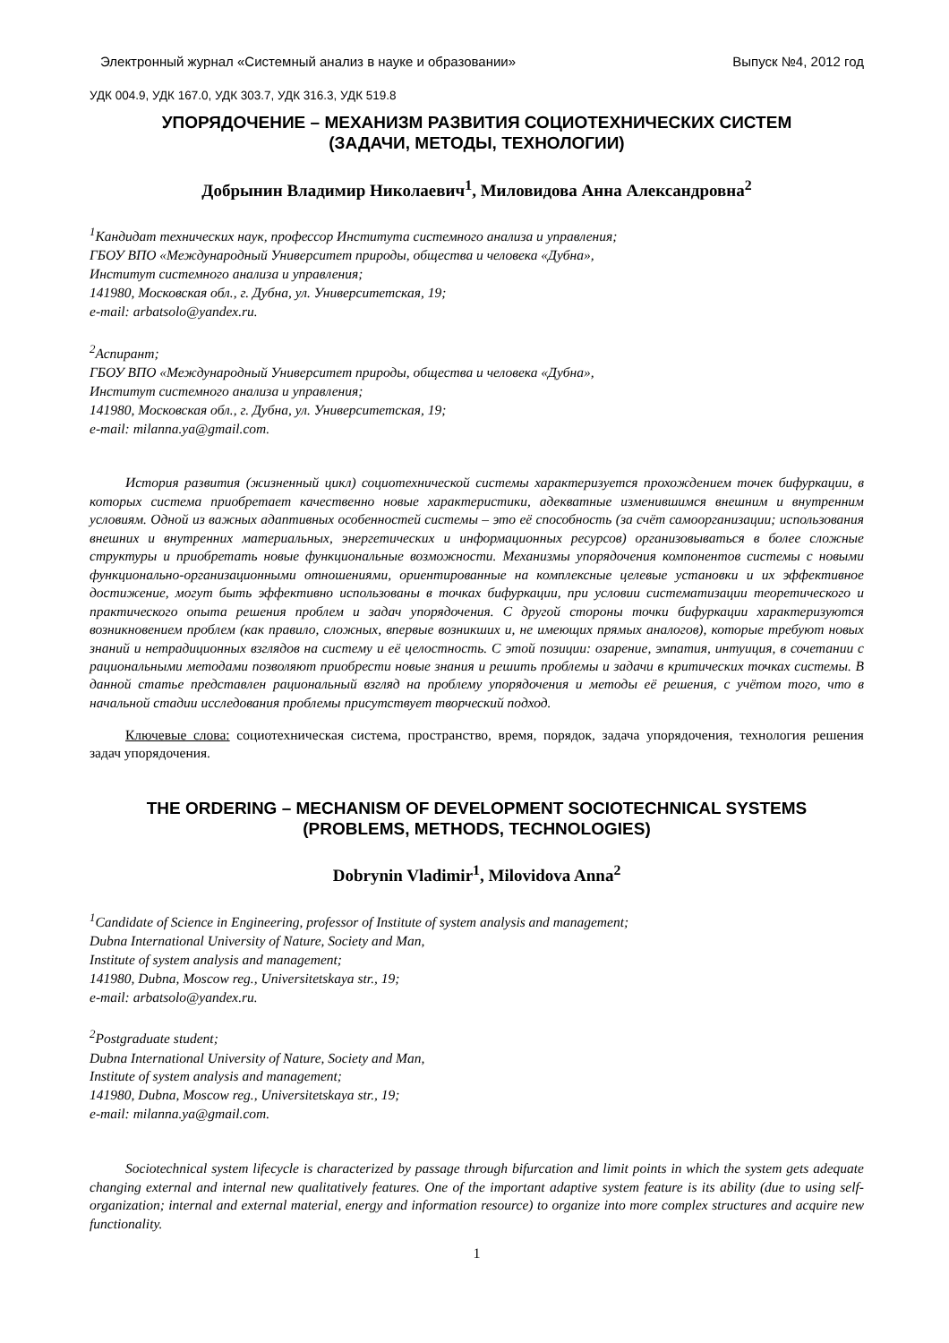Электронный журнал «Системный анализ в науке и образовании» Выпуск №4, 2012 год
УДК 004.9, УДК 167.0, УДК 303.7, УДК 316.3, УДК 519.8
УПОРЯДОЧЕНИЕ – МЕХАНИЗМ РАЗВИТИЯ СОЦИОТЕХНИЧЕСКИХ СИСТЕМ
(ЗАДАЧИ, МЕТОДЫ, ТЕХНОЛОГИИ)
Добрынин Владимир Николаевич<sup>1</sup>, Миловидова Анна Александровна<sup>2</sup>
<sup>1</sup> Кандидат технических наук, профессор Института системного анализа и управления;
ГБОУ ВПО «Международный Университет природы, общества и человека «Дубна»,
Институт системного анализа и управления;
141980, Московская обл., г. Дубна, ул. Университетская, 19;
e-mail: arbatsolo@yandex.ru.
<sup>2</sup> Аспирант;
ГБОУ ВПО «Международный Университет природы, общества и человека «Дубна»,
Институт системного анализа и управления;
141980, Московская обл., г. Дубна, ул. Университетская, 19;
e-mail: milanna.ya@gmail.com.
История развития (жизненный цикл) социотехнической системы характеризуется прохождением точек бифуркации, в которых система приобретает качественно новые характеристики, адекватные изменившимся внешним и внутренним условиям. Одной из важных адаптивных особенностей системы – это её способность (за счёт самоорганизации; использования внешних и внутренних материальных, энергетических и информационных ресурсов) организовываться в более сложные структуры и приобретать новые функциональные возможности. Механизмы упорядочения компонентов системы с новыми функционально-организационными отношениями, ориентированные на комплексные целевые установки и их эффективное достижение, могут быть эффективно использованы в точках бифуркации, при условии систематизации теоретического и практического опыта решения проблем и задач упорядочения. С другой стороны точки бифуркации характеризуются возникновением проблем (как правило, сложных, впервые возникших и, не имеющих прямых аналогов), которые требуют новых знаний и нетрадиционных взглядов на систему и её целостность. С этой позиции: озарение, эмпатия, интуиция, в сочетании с рациональными методами позволяют приобрести новые знания и решить проблемы и задачи в критических точках системы. В данной статье представлен рациональный взгляд на проблему упорядочения и методы её решения, с учётом того, что в начальной стадии исследования проблемы присутствует творческий подход.
Ключевые слова: социотехническая система, пространство, время, порядок, задача упорядочения, технология решения задач упорядочения.
THE ORDERING – MECHANISM OF DEVELOPMENT SOCIOTECHNICAL SYSTEMS
(PROBLEMS, METHODS, TECHNOLOGIES)
Dobrynin Vladimir<sup>1</sup>, Milovidova Anna<sup>2</sup>
<sup>1</sup> Candidate of Science in Engineering, professor of Institute of system analysis and management;
Dubna International University of Nature, Society and Man,
Institute of system analysis and management;
141980, Dubna, Moscow reg., Universitetskaya str., 19;
e-mail: arbatsolo@yandex.ru.
<sup>2</sup> Postgraduate student;
Dubna International University of Nature, Society and Man,
Institute of system analysis and management;
141980, Dubna, Moscow reg., Universitetskaya str., 19;
e-mail: milanna.ya@gmail.com.
Sociotechnical system lifecycle is characterized by passage through bifurcation and limit points in which the system gets adequate changing external and internal new qualitatively features. One of the important adaptive system feature is its ability (due to using self-organization; internal and external material, energy and information resource) to organize into more complex structures and acquire new functionality.
1